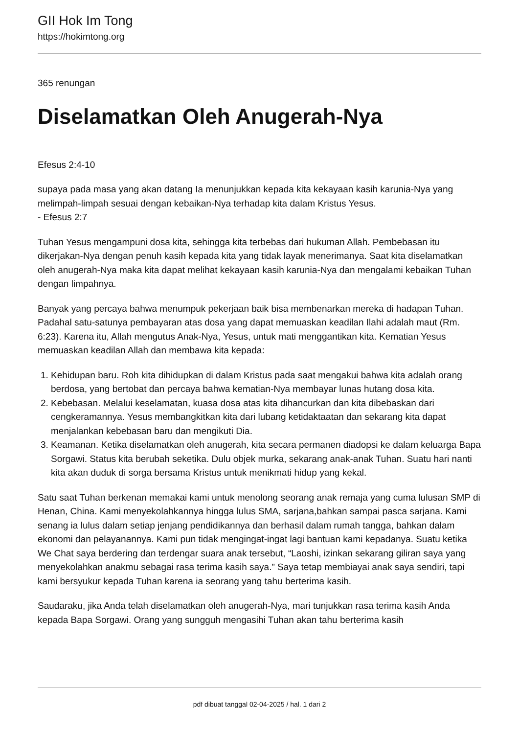GII Hok Im Tong
https://hokimtong.org
365 renungan
Diselamatkan Oleh Anugerah-Nya
Efesus 2:4-10
supaya pada masa yang akan datang Ia menunjukkan kepada kita kekayaan kasih karunia-Nya yang melimpah-limpah sesuai dengan kebaikan-Nya terhadap kita dalam Kristus Yesus.
- Efesus 2:7
Tuhan Yesus mengampuni dosa kita, sehingga kita terbebas dari hukuman Allah. Pembebasan itu dikerjakan-Nya dengan penuh kasih kepada kita yang tidak layak menerimanya. Saat kita diselamatkan oleh anugerah-Nya maka kita dapat melihat kekayaan kasih karunia-Nya dan mengalami kebaikan Tuhan dengan limpahnya.
Banyak yang percaya bahwa menumpuk pekerjaan baik bisa membenarkan mereka di hadapan Tuhan. Padahal satu-satunya pembayaran atas dosa yang dapat memuaskan keadilan Ilahi adalah maut (Rm. 6:23). Karena itu, Allah mengutus Anak-Nya, Yesus, untuk mati menggantikan kita. Kematian Yesus memuaskan keadilan Allah dan membawa kita kepada:
1. Kehidupan baru. Roh kita dihidupkan di dalam Kristus pada saat mengakui bahwa kita adalah orang berdosa, yang bertobat dan percaya bahwa kematian-Nya membayar lunas hutang dosa kita.
2. Kebebasan. Melalui keselamatan, kuasa dosa atas kita dihancurkan dan kita dibebaskan dari cengkeramannya. Yesus membangkitkan kita dari lubang ketidaktaatan dan sekarang kita dapat menjalankan kebebasan baru dan mengikuti Dia.
3. Keamanan. Ketika diselamatkan oleh anugerah, kita secara permanen diadopsi ke dalam keluarga Bapa Sorgawi. Status kita berubah seketika. Dulu objek murka, sekarang anak-anak Tuhan. Suatu hari nanti kita akan duduk di sorga bersama Kristus untuk menikmati hidup yang kekal.
Satu saat Tuhan berkenan memakai kami untuk menolong seorang anak remaja yang cuma lulusan SMP di Henan, China. Kami menyekolahkannya hingga lulus SMA, sarjana,bahkan sampai pasca sarjana. Kami senang ia lulus dalam setiap jenjang pendidikannya dan berhasil dalam rumah tangga, bahkan dalam ekonomi dan pelayanannya. Kami pun tidak mengingat-ingat lagi bantuan kami kepadanya. Suatu ketika We Chat saya berdering dan terdengar suara anak tersebut, “Laoshi, izinkan sekarang giliran saya yang menyekolahkan anakmu sebagai rasa terima kasih saya.” Saya tetap membiayai anak saya sendiri, tapi kami bersyukur kepada Tuhan karena ia seorang yang tahu berterima kasih.
Saudaraku, jika Anda telah diselamatkan oleh anugerah-Nya, mari tunjukkan rasa terima kasih Anda kepada Bapa Sorgawi. Orang yang sungguh mengasihi Tuhan akan tahu berterima kasih
pdf dibuat tanggal 02-04-2025 / hal. 1 dari 2